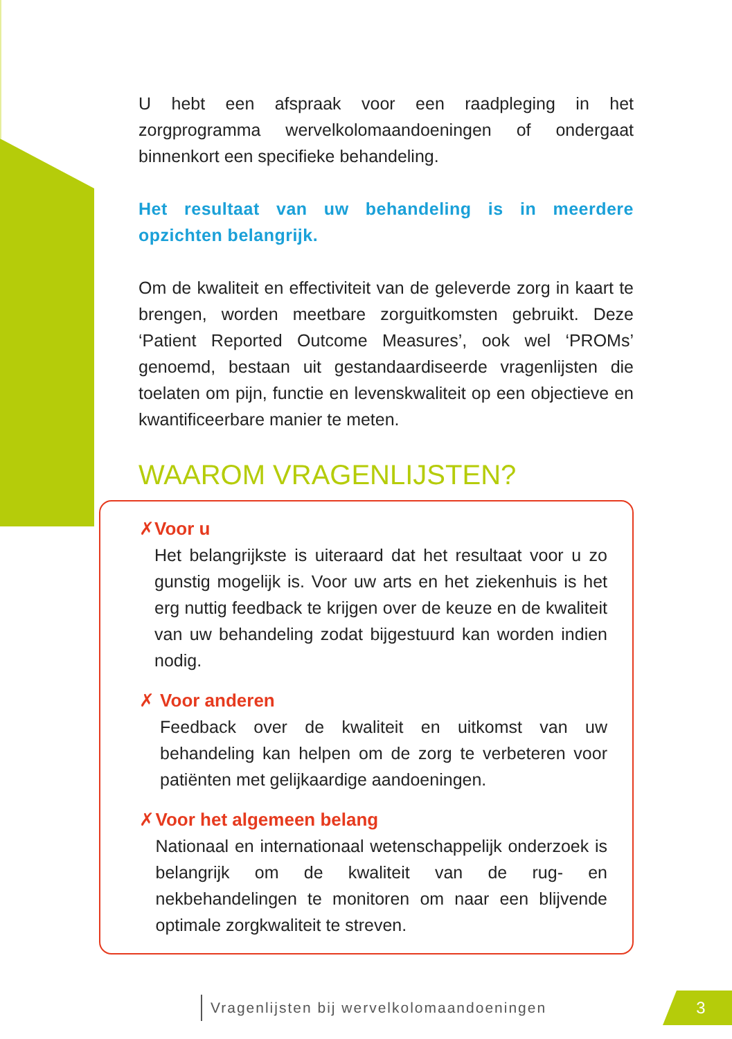U hebt een afspraak voor een raadpleging in het zorgprogramma wervelkolomaandoeningen of ondergaat binnenkort een specifieke behandeling.
Het resultaat van uw behandeling is in meerdere opzichten belangrijk.
Om de kwaliteit en effectiviteit van de geleverde zorg in kaart te brengen, worden meetbare zorguitkomsten gebruikt. Deze ‘Patient Reported Outcome Measures’, ook wel ‘PROMs’ genoemd, bestaan uit gestandaardiseerde vragenlijsten die toelaten om pijn, functie en levenskwaliteit op een objectieve en kwantificeerbare manier te meten.
WAAROM VRAGENLIJSTEN?
✗ Voor u
Het belangrijkste is uiteraard dat het resultaat voor u zo gunstig mogelijk is. Voor uw arts en het ziekenhuis is het erg nuttig feedback te krijgen over de keuze en de kwaliteit van uw behandeling zodat bijgestuurd kan worden indien nodig.
✗ Voor anderen
Feedback over de kwaliteit en uitkomst van uw behandeling kan helpen om de zorg te verbeteren voor patiënten met gelijkaardige aandoeningen.
✗ Voor het algemeen belang
Nationaal en internationaal wetenschappelijk onderzoek is belangrijk om de kwaliteit van de rug- en nekbehandelingen te monitoren om naar een blijvende optimale zorgkwaliteit te streven.
Vragenlijsten bij wervelkolomaandoeningen
3